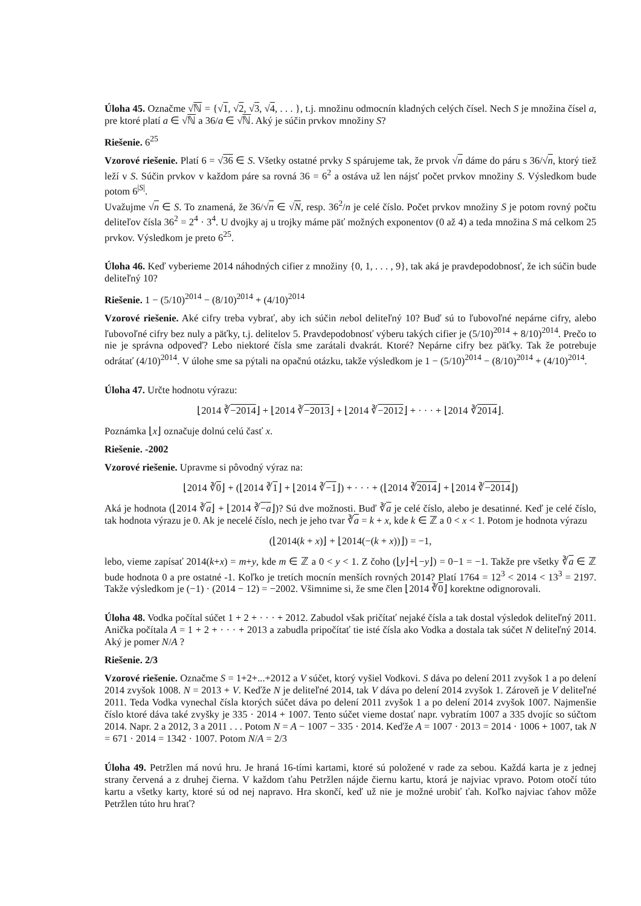Úloha 45. Označme √ℕ = {√1, √2, √3, √4, . . . }, t.j. množinu odmocnín kladných celých čísel. Nech S je množina čísel a, pre ktoré platí a ∈ √ℕ a 36/a ∈ √ℕ. Aký je súčin prvkov množiny S?
Riešenie. 6<sup>25</sup>
Vzorové riešenie. Platí 6 = √36 ∈ S. Všetky ostatné prvky S spárujeme tak, že prvok √n dáme do páru s 36/√n, ktorý tiež leží v S. Súčin prvkov v každom páre sa rovná 36 = 6<sup>2</sup> a ostáva už len nájsť počet prvkov množiny S. Výsledkom bude potom 6<sup>|S|</sup>.
Uvažujme √n ∈ S. To znamená, že 36/√n ∈ √N, resp. 36<sup>2</sup>/n je celé číslo. Počet prvkov množiny S je potom rovný počtu deliteľov čísla 36<sup>2</sup> = 2<sup>4</sup> · 3<sup>4</sup>. U dvojky aj u trojky máme päť možných exponentov (0 až 4) a teda množina S má celkom 25 prvkov. Výsledkom je preto 6<sup>25</sup>.
Úloha 46. Keď vyberieme 2014 náhodných cifier z množiny {0, 1, . . . , 9}, tak aká je pravdepodobnosť, že ich súčin bude deliteľný 10?
Riešenie. 1 − (5/10)<sup>2014</sup> − (8/10)<sup>2014</sup> + (4/10)<sup>2014</sup>
Vzorové riešenie. Aké cifry treba vybrať, aby ich súčin nebol deliteľný 10? Buď sú to ľubovoľné nepárne cifry, alebo ľubovoľné cifry bez nuly a päťky, t.j. delitelov 5. Pravdepodobnosť výberu takých cifier je (5/10)<sup>2014</sup> + 8/10)<sup>2014</sup>. Prečo to nie je správna odpoveď? Lebo niektoré čísla sme zarátali dvakrát. Ktoré? Nepárne cifry bez päťky. Tak že potrebuje odrátať (4/10)<sup>2014</sup>. V úlohe sme sa pýtali na opačnú otázku, takže výsledkom je 1 − (5/10)<sup>2014</sup> − (8/10)<sup>2014</sup> + (4/10)<sup>2014</sup>.
Úloha 47. Určte hodnotu výrazu:
⌊2014 ∛−2014⌋ + ⌊2014 ∛−2013⌋ + ⌊2014 ∛−2012⌋ + · · · + ⌊2014 ∛2014⌋.
Poznámka ⌊x⌋ označuje dolnú celú časť x.
Riešenie. -2002
Vzorové riešenie. Upravme si pôvodný výraz na:
⌊2014 ∛0⌋ + (⌊2014 ∛1⌋ + ⌊2014 ∛−1⌋) + · · · + (⌊2014 ∛2014⌋ + ⌊2014 ∛−2014⌋)
Aká je hodnota (⌊2014 ∛a⌋ + ⌊2014 ∛−a⌋)? Sú dve možnosti. Buď ∛a je celé číslo, alebo je desatinné. Keď je celé číslo, tak hodnota výrazu je 0. Ak je necelé číslo, nech je jeho tvar ∛a = k + x, kde k ∈ ℤ a 0 < x < 1. Potom je hodnota výrazu
(⌊2014(k + x)⌋ + ⌊2014(−(k + x))⌋) = −1,
lebo, vieme zapísať 2014(k+x) = m+y, kde m ∈ ℤ a 0 < y < 1. Z čoho (⌊y⌋+⌊−y⌋) = 0−1 = −1. Takže pre všetky ∛a ∈ ℤ bude hodnota 0 a pre ostatné -1. Koľko je tretích mocnín menších rovných 2014? Platí 1764 = 12<sup>3</sup> < 2014 < 13<sup>3</sup> = 2197. Takže výsledkom je (−1) · (2014 − 12) = −2002. Všimnime si, že sme člen ⌊2014 ∛0⌋ korektne odignorovali.
Úloha 48. Vodka počítal súčet 1 + 2 + · · · + 2012. Zabudol však pričítať nejaké čísla a tak dostal výsledok deliteľný 2011. Anička počítala A = 1 + 2 + · · · + 2013 a zabudla pripočítať tie isté čísla ako Vodka a dostala tak súčet N deliteľný 2014. Aký je pomer N/A ?
Riešenie. 2/3
Vzorové riešenie. Označme S = 1+2+...+2012 a V súčet, ktorý vyšiel Vodkovi. S dáva po delení 2011 zvyšok 1 a po delení 2014 zvyšok 1008. N = 2013 + V. Keďže N je deliteľné 2014, tak V dáva po delení 2014 zvyšok 1. Zároveň je V deliteľné 2011. Teda Vodka vynechal čísla ktorých súčet dáva po delení 2011 zvyšok 1 a po delení 2014 zvyšok 1007. Najmenšie číslo ktoré dáva také zvyšky je 335 · 2014 + 1007. Tento súčet vieme dostať napr. vybratím 1007 a 335 dvojíc so súčtom 2014. Napr. 2 a 2012, 3 a 2011 . . . Potom N = A − 1007 − 335 · 2014. Keďže A = 1007 · 2013 = 2014 · 1006 + 1007, tak N = 671 · 2014 = 1342 · 1007. Potom N/A = 2/3
Úloha 49. Petržlen má novú hru. Je hraná 16-tími kartami, ktoré sú položené v rade za sebou. Každá karta je z jednej strany červená a z druhej čierna. V každom ťahu Petržlen nájde čiernu kartu, ktorá je najviac vpravo. Potom otočí túto kartu a všetky karty, ktoré sú od nej napravo. Hra skončí, keď už nie je možné urobiť ťah. Koľko najviac ťahov môže Petržlen túto hru hrať?